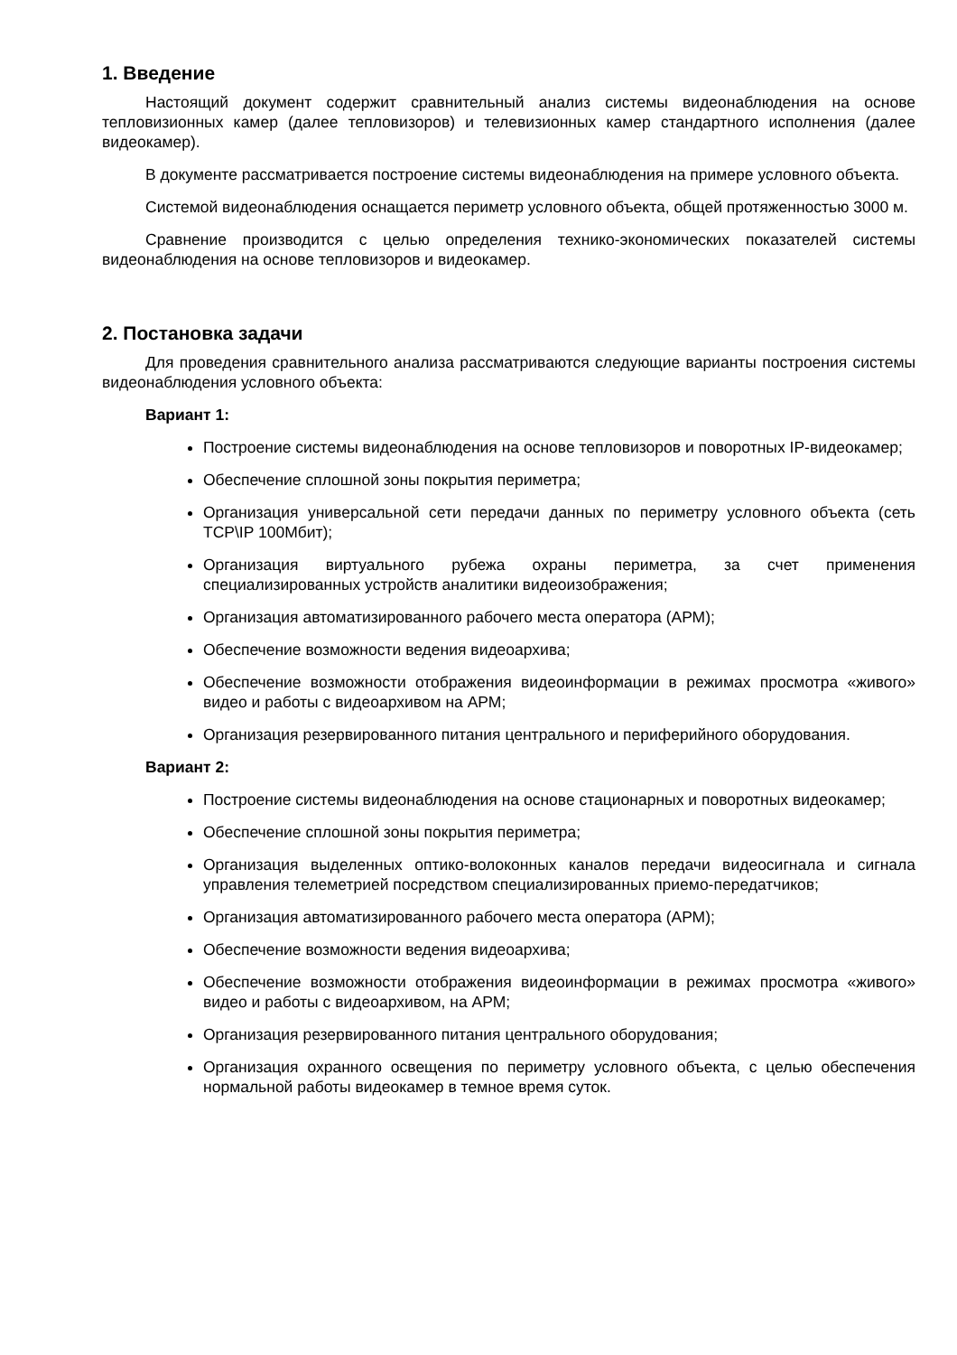1. Введение
Настоящий документ содержит сравнительный анализ системы видеонаблюдения на основе тепловизионных камер (далее тепловизоров) и телевизионных камер стандартного исполнения (далее видеокамер).
В документе рассматривается построение системы видеонаблюдения на примере условного объекта.
Системой видеонаблюдения оснащается периметр условного объекта, общей протяженностью 3000 м.
Сравнение производится с целью определения технико-экономических показателей системы видеонаблюдения на основе тепловизоров и видеокамер.
2. Постановка задачи
Для проведения сравнительного анализа рассматриваются следующие варианты построения системы видеонаблюдения условного объекта:
Вариант 1:
Построение системы видеонаблюдения на основе тепловизоров и поворотных IP-видеокамер;
Обеспечение сплошной зоны покрытия периметра;
Организация универсальной сети передачи данных по периметру условного объекта (сеть TCP\IP 100Мбит);
Организация виртуального рубежа охраны периметра, за счет применения специализированных устройств аналитики видеоизображения;
Организация автоматизированного рабочего места оператора (АРМ);
Обеспечение возможности ведения видеоархива;
Обеспечение возможности отображения видеоинформации в режимах просмотра «живого» видео и работы с видеоархивом на АРМ;
Организация резервированного питания центрального и периферийного оборудования.
Вариант 2:
Построение системы видеонаблюдения на основе стационарных и поворотных видеокамер;
Обеспечение сплошной зоны покрытия периметра;
Организация выделенных оптико-волоконных каналов передачи видеосигнала и сигнала управления телеметрией посредством специализированных приемо-передатчиков;
Организация автоматизированного рабочего места оператора (АРМ);
Обеспечение возможности ведения видеоархива;
Обеспечение возможности отображения видеоинформации в режимах просмотра «живого» видео и работы с видеоархивом, на АРМ;
Организация резервированного питания центрального оборудования;
Организация охранного освещения по периметру условного объекта, с целью обеспечения нормальной работы видеокамер в темное время суток.